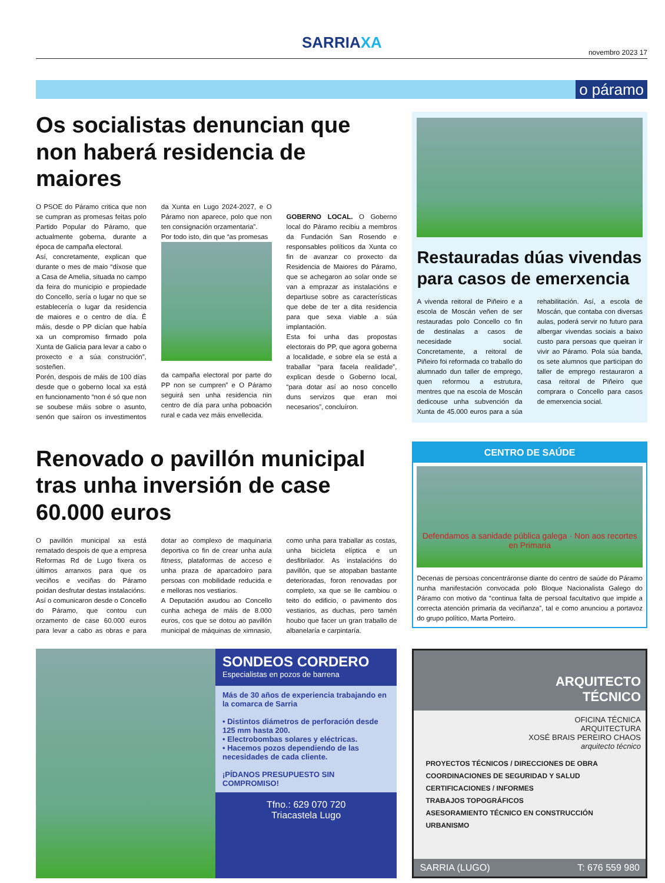SARRIAXA
novembro 2023 17
o páramo
Os socialistas denuncian que non haberá residencia de maiores
O PSOE do Páramo critica que non se cumpran as promesas feitas polo Partido Popular do Páramo, que actualmente goberna, durante a época de campaña electoral.
Así, concretamente, explican que durante o mes de maio “díxose que a Casa de Amelia, situada no campo da feira do municipio e propiedade do Concello, sería o lugar no que se establecería o lugar da residencia de maiores e o centro de día. É máis, desde o PP dicían que había xa un compromiso firmado pola Xunta de Galicia para levar a cabo o proxecto e a súa construción”, sosteñen.
Porén, despois de máis de 100 días desde que o goberno local xa está en funcionamento “non é só que non se soubese máis sobre o asunto, senón que saíron os investimentos da Xunta en Lugo 2024-2027, e O Páramo non aparece, polo que non ten consignación orzamentaria”.
Por todo isto, din que “as promesas
da campaña electoral por parte do PP non se cumpren” e O Páramo seguirá sen unha residencia nin centro de día para unha poboación rural e cada vez máis envellecida.
GOBERNO LOCAL. O Goberno local do Páramo recibiu a membros da Fundación San Rosendo e responsables políticos da Xunta co fin de avanzar co proxecto da Residencia de Maiores do Páramo, que se achegaron ao solar onde se van a emprazar as instalacións e departiuse sobre as características que debe de ter a dita residencia para que sexa viable a súa implantación.
Esta foi unha das propostas electorais do PP, que agora goberna a localidade, e sobre ela se está a traballar “para facela realidade”, explican desde o Goberno local, “para dotar así ao noso concello duns servizos que eran moi necesarios”, concluíron.
Renovado o pavillón municipal tras unha inversión de case 60.000 euros
O pavillón municipal xa está rematado despois de que a empresa Reformas Rd de Lugo fixera os últimos arranxos para que os veciños e veciñas do Páramo poidan desfrutar destas instalacións.
Así o comunicaron desde o Concello do Páramo, que contou cun orzamento de case 60.000 euros para levar a cabo as obras e para dotar ao complexo de maquinaria deportiva co fin de crear unha aula fitness, plataformas de acceso e unha praza de aparcadoiro para persoas con mobilidade reducida e e melloras nos vestiarios.
A Deputación axudou ao Concello cunha achega de máis de 8.000 euros, cos que se dotou ao pavillón municipal de máquinas de ximnasio, como unha para traballar as costas, unha bicicleta elíptica e un desfibrilador. As instalacións do pavillón, que se atopaban bastante deterioradas, foron renovadas por completo, xa que se lle cambiou o teito do edificio, o pavimento dos vestiarios, as duchas, pero tamén houbo que facer un gran traballo de albanelaría e carpintaría.
Restauradas dúas vivendas para casos de emerxencia
A vivenda reitoral de Piñeiro e a escola de Moscán veñen de ser restauradas polo Concello co fin de destinalas a casos de necesidade social. Concretamente, a reitoral de Piñeiro foi reformada co traballo do alumnado dun taller de emprego, quen reformou a estrutura, mentres que na escola de Moscán dedicouse unha subvención da Xunta de 45.000 euros para a súa rehabilitación. Así, a escola de Moscán, que contaba con diversas aulas, poderá servir no futuro para albergar vivendas sociais a baixo custo para persoas que queiran ir vivir ao Páramo. Pola súa banda, os sete alumnos que participan do taller de emprego restauraron a casa reitoral de Piñeiro que comprara o Concello para casos de emerxencia social.
CENTRO DE SAÚDE
Defendamos a sanidade pública galega · Non aos recortes en Primaria
Decenas de persoas concentráronse diante do centro de saúde do Páramo nunha manifestación convocada polo Bloque Nacionalista Galego do Páramo con motivo da “continua falta de persoal facultativo que impide a correcta atención primaria da veciñanza”, tal e como anunciou a portavoz do grupo político, Marta Porteiro.
SONDEOS CORDERO
Especialistas en pozos de barrena
Más de 30 años de experiencia trabajando en la comarca de Sarria
• Distintos diámetros de perforación desde 125 mm hasta 200.
• Electrobombas solares y eléctricas.
• Hacemos pozos dependiendo de las necesidades de cada cliente.
¡PÍDANOS PRESUPUESTO SIN COMPROMISO!
Tfno.: 629 070 720
Triacastela Lugo
ARQUITECTO
TÉCNICO
OFICINA TÉCNICA
ARQUITECTURA
XOSÉ BRAIS PEREIRO CHAOS
arquitecto técnico
PROYECTOS TÉCNICOS / DIRECCIONES DE OBRA
COORDINACIONES DE SEGURIDAD Y SALUD
CERTIFICACIONES / INFORMES
TRABAJOS TOPOGRÁFICOS
ASESORAMIENTO TÉCNICO EN CONSTRUCCIÓN
URBANISMO
SARRIA (LUGO) T: 676 559 980